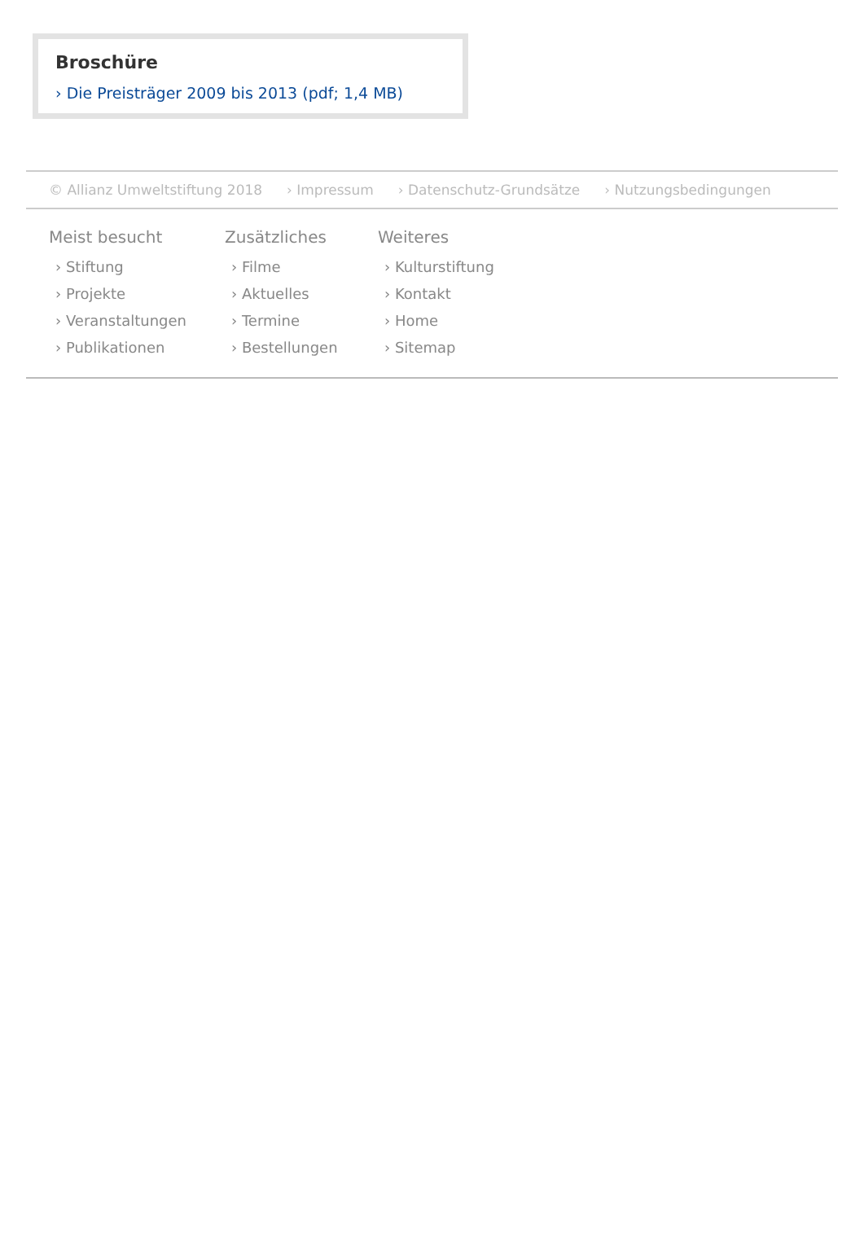Broschüre
› Die Preisträger 2009 bis 2013 (pdf; 1,4 MB)
© Allianz Umweltstiftung 2018 › Impressum › Datenschutz-Grundsätze › Nutzungsbedingungen
Meist besucht
› Stiftung
› Projekte
› Veranstaltungen
› Publikationen
Zusätzliches
› Filme
› Aktuelles
› Termine
› Bestellungen
Weiteres
› Kulturstiftung
› Kontakt
› Home
› Sitemap